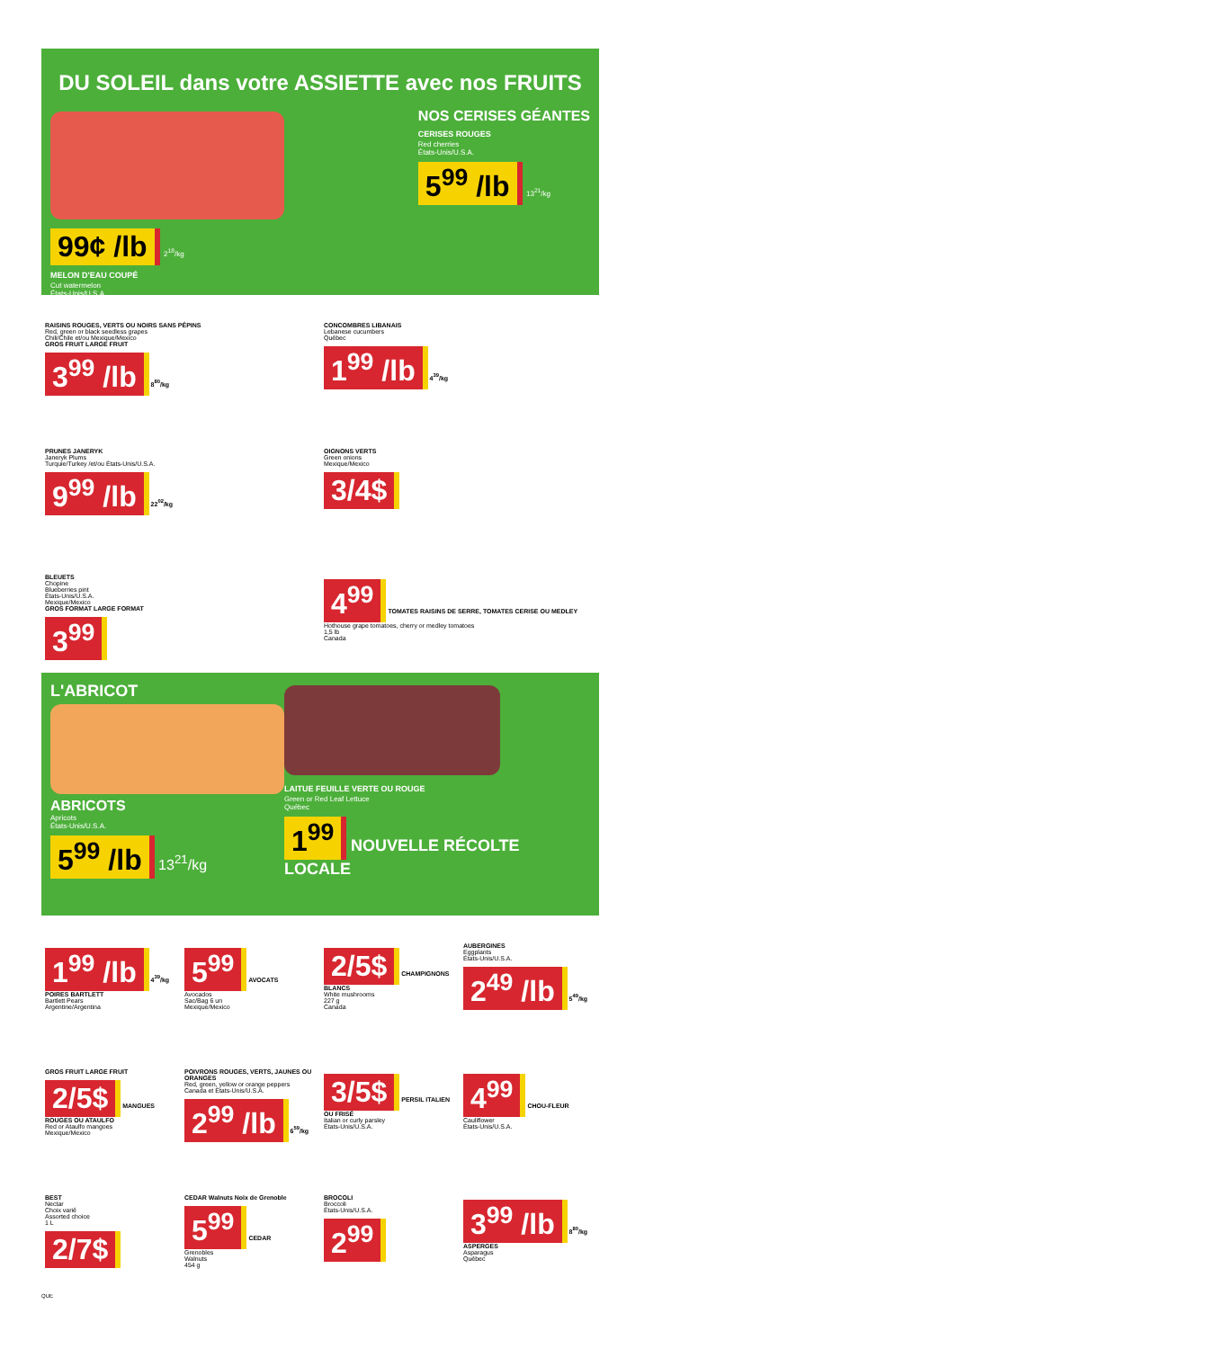DU SOLEIL dans votre ASSIETTE avec nos FRUITS
99¢ /lb 2<sup>18</sup>/kg
MELON D'EAU COUPÉ
Cut watermelon
États-Unis/U.S.A.
NOS CERISES GÉANTES
CERISES ROUGES
Red cherries
États-Unis/U.S.A.
5<sup>99</sup> /lb 13<sup>21</sup>/kg
RAISINS ROUGES, VERTS OU NOIRS SANS PÉPINS
Red, green or black seedless grapes
Chili/Chile et/ou Mexique/Mexico
GROS FRUIT LARGE FRUIT
3<sup>99</sup> /lb 8<sup>80</sup>/kg
CONCOMBRES LIBANAIS
Lebanese cucumbers
Québec
1<sup>99</sup> /lb 4<sup>39</sup>/kg
PRUNES JANERYK
Janeryk Plums
Turquie/Turkey /et/ou États-Unis/U.S.A.
9<sup>99</sup> /lb 22<sup>02</sup>/kg
OIGNONS VERTS
Green onions
Mexique/Mexico
3/4$
BLEUETS
Chopine
Blueberries pint
États-Unis/U.S.A.
Mexique/Mexico
GROS FORMAT LARGE FORMAT
3<sup>99</sup>
4<sup>99</sup> TOMATES RAISINS DE SERRE, TOMATES CERISE OU MEDLEY
Hothouse grape tomatoes, cherry or medley tomatoes
1,5 lb
Canada
L'ABRICOT
ABRICOTS
Apricots
États-Unis/U.S.A.
5<sup>99</sup> /lb 13<sup>21</sup>/kg
LAITUE FEUILLE VERTE OU ROUGE
Green or Red Leaf Lettuce
Québec
1<sup>99</sup> NOUVELLE RÉCOLTE LOCALE
1<sup>99</sup> /lb 4<sup>39</sup>/kg POIRES BARTLETT
Bartlett Pears
Argentine/Argentina
5<sup>99</sup> AVOCATS
Avocados
Sac/Bag 6 un
Mexique/Mexico
2/5$ CHAMPIGNONS BLANCS
White mushrooms
227 g
Canada
AUBERGINES
Eggplants
États-Unis/U.S.A.
2<sup>49</sup> /lb 5<sup>49</sup>/kg
GROS FRUIT LARGE FRUIT
2/5$ MANGUES ROUGES OU ATAULFO
Red or Ataulfo mangoes
Mexique/Mexico
POIVRONS ROUGES, VERTS, JAUNES OU ORANGES
Red, green, yellow or orange peppers
Canada et États-Unis/U.S.A.
2<sup>99</sup> /lb 6<sup>59</sup>/kg
3/5$ PERSIL ITALIEN OU FRISÉ
Italian or curly parsley
États-Unis/U.S.A.
4<sup>99</sup> CHOU-FLEUR
Cauliflower
États-Unis/U.S.A.
BEST
Nectar
Choix varié
Assorted choice
1 L
2/7$
CEDAR Walnuts Noix de Grenoble
5<sup>99</sup> CEDAR
Grenobles
Walnuts
454 g
BROCOLI
Broccoli
États-Unis/U.S.A.
2<sup>99</sup>
3<sup>99</sup> /lb 8<sup>80</sup>/kg ASPERGES
Asparagus
Québec
QUE